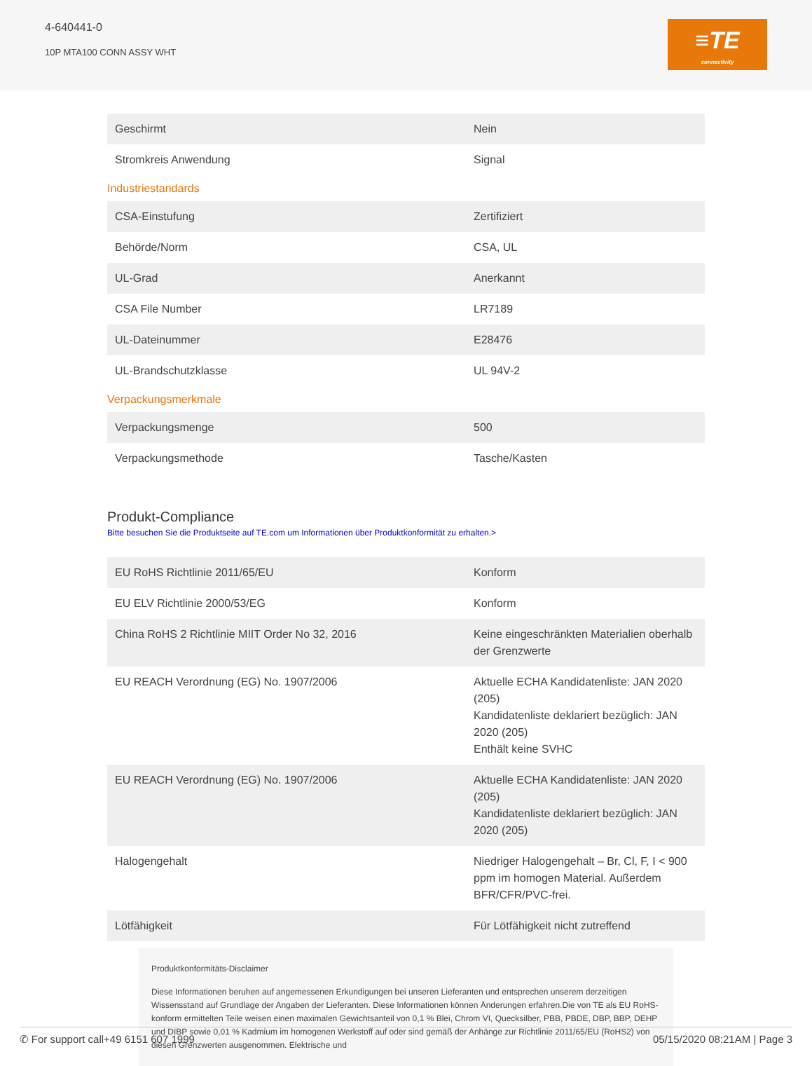4-640441-0
10P MTA100 CONN ASSY WHT
≡TE
connectivity
| Geschirmt | Nein |
| Stromkreis Anwendung | Signal |
Industriestandards
| CSA-Einstufung | Zertifiziert |
| Behörde/Norm | CSA, UL |
| UL-Grad | Anerkannt |
| CSA File Number | LR7189 |
| UL-Dateinummer | E28476 |
| UL-Brandschutzklasse | UL 94V-2 |
Verpackungsmerkmale
| Verpackungsmenge | 500 |
| Verpackungsmethode | Tasche/Kasten |
Produkt-Compliance
Bitte besuchen Sie die Produktseite auf TE.com um Informationen über Produktkonformität zu erhalten.>
| EU RoHS Richtlinie 2011/65/EU | Konform |
| EU ELV Richtlinie 2000/53/EG | Konform |
| China RoHS 2 Richtlinie MIIT Order No 32, 2016 | Keine eingeschränkten Materialien oberhalb der Grenzwerte |
| EU REACH Verordnung (EG) No. 1907/2006 | Aktuelle ECHA Kandidatenliste: JAN 2020 (205) Kandidatenliste deklariert bezüglich: JAN 2020 (205) Enthält keine SVHC |
| EU REACH Verordnung (EG) No. 1907/2006 | Aktuelle ECHA Kandidatenliste: JAN 2020 (205) Kandidatenliste deklariert bezüglich: JAN 2020 (205) |
| Halogengehalt | Niedriger Halogengehalt – Br, Cl, F, I < 900 ppm im homogen Material. Außerdem BFR/CFR/PVC-frei. |
| Lötfähigkeit | Für Lötfähigkeit nicht zutreffend |
Produktkonformitäts-Disclaimer
Diese Informationen beruhen auf angemessenen Erkundigungen bei unseren Lieferanten und entsprechen unserem derzeitigen Wissensstand auf Grundlage der Angaben der Lieferanten. Diese Informationen können Änderungen erfahren.Die von TE als EU RoHS-konform ermittelten Teile weisen einen maximalen Gewichtsanteil von 0,1 % Blei, Chrom VI, Quecksilber, PBB, PBDE, DBP, BBP, DEHP und DIBP sowie 0,01 % Kadmium im homogenen Werkstoff auf oder sind gemäß der Anhänge zur Richtlinie 2011/65/EU (RoHS2) von diesen Grenzwerten ausgenommen. Elektrische und
✆ For support call+49 6151 607 1999 05/15/2020 08:21AM | Page 3